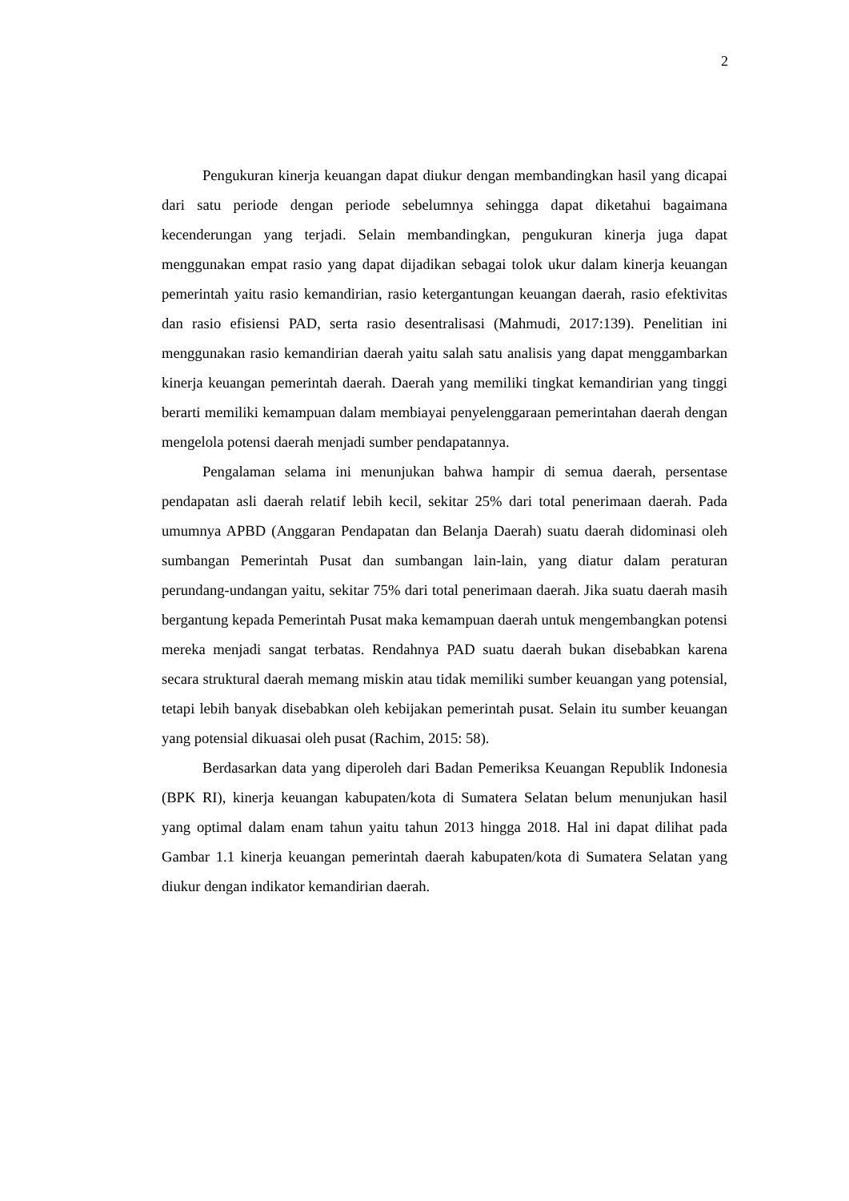2
Pengukuran kinerja keuangan dapat diukur dengan membandingkan hasil yang dicapai dari satu periode dengan periode sebelumnya sehingga dapat diketahui bagaimana kecenderungan yang terjadi. Selain membandingkan, pengukuran kinerja juga dapat menggunakan empat rasio yang dapat dijadikan sebagai tolok ukur dalam kinerja keuangan pemerintah yaitu rasio kemandirian, rasio ketergantungan keuangan daerah, rasio efektivitas dan rasio efisiensi PAD, serta rasio desentralisasi (Mahmudi, 2017:139). Penelitian ini menggunakan rasio kemandirian daerah yaitu salah satu analisis yang dapat menggambarkan kinerja keuangan pemerintah daerah. Daerah yang memiliki tingkat kemandirian yang tinggi berarti memiliki kemampuan dalam membiayai penyelenggaraan pemerintahan daerah dengan mengelola potensi daerah menjadi sumber pendapatannya.
Pengalaman selama ini menunjukan bahwa hampir di semua daerah, persentase pendapatan asli daerah relatif lebih kecil, sekitar 25% dari total penerimaan daerah. Pada umumnya APBD (Anggaran Pendapatan dan Belanja Daerah) suatu daerah didominasi oleh sumbangan Pemerintah Pusat dan sumbangan lain-lain, yang diatur dalam peraturan perundang-undangan yaitu, sekitar 75% dari total penerimaan daerah. Jika suatu daerah masih bergantung kepada Pemerintah Pusat maka kemampuan daerah untuk mengembangkan potensi mereka menjadi sangat terbatas. Rendahnya PAD suatu daerah bukan disebabkan karena secara struktural daerah memang miskin atau tidak memiliki sumber keuangan yang potensial, tetapi lebih banyak disebabkan oleh kebijakan pemerintah pusat. Selain itu sumber keuangan yang potensial dikuasai oleh pusat (Rachim, 2015: 58).
Berdasarkan data yang diperoleh dari Badan Pemeriksa Keuangan Republik Indonesia (BPK RI), kinerja keuangan kabupaten/kota di Sumatera Selatan belum menunjukan hasil yang optimal dalam enam tahun yaitu tahun 2013 hingga 2018. Hal ini dapat dilihat pada Gambar 1.1 kinerja keuangan pemerintah daerah kabupaten/kota di Sumatera Selatan yang diukur dengan indikator kemandirian daerah.